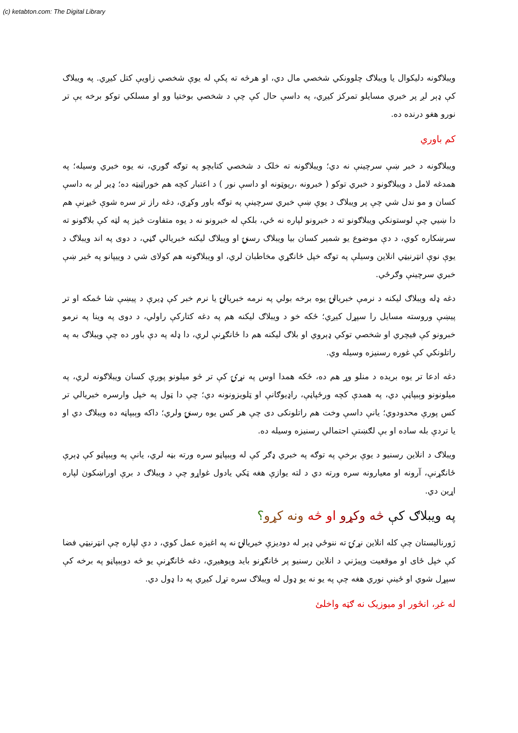(c) ketabton.com: The Digital Library
ويبلاګونه دليکوال يا ويبلاګ چلوونکي شخصي مال دي، او هرڅه ته پکې له يوې شخصي زاويې کتل کيږي. په ويبلاګ کې ډېر لږ پر خبري مسايلو تمرکز کيږي، په داسې حال کې چې د شخصي بوختيا وو او مسلکي توکو برخه يې تر نورو هغو درنده ده.
کم باوري
ويبلاګونه د خبر ښې سرچينې نه دي؛ ويبلاګونه ته خلک د شخصي کتابچو په توګه ګوري، نه يوه خبري وسيله؛ په همدغه لامل د ويبلاګونو د خبري توکو ( خبرونه ،رپوټونه او داسې نور ) د اعتبار کچه هم خوراټيټه ده؛ ډير لږ به داسې کسان و مو ندل شي چې پر ويبلاګ د يوې ښې خبري سرچينې په توګه باور وکړي، دغه راز تر سره شوې څيړنې هم دا ښيي چې لوستونکي ويبلاګونو ته د خبرونو لپاره نه ځي، بلکې له خبرونو نه د يوه متفاوت څيز په لټه کې بلاګونو ته سرښکاره کوي، د دې موضوع يو شمير کسان بيا ويبلاګ رسنۍ او ويبلاګ ليکنه خبريالي ګڼي، د دوی په اند ويبلاګ د يوې نوې انټرنيټي انلاين وسيلې په توګه خپل ځانګړي مخاطبان لري، او ويبلاګونه هم کولای شي د وييپانو په څير ښې خبري سرچينې وګرځي.
دغه ډله ويبلاګ ليکنه د نرمې خبريالۍ يوه برخه بولي په نرمه خبريالۍ يا نرم خبر کې ډيرې د پيښې شا ځمکه او تر پيښې وروسته مسايل را سپړل کيږي؛ ځکه خو د ويبلاګ ليکنه هم په دغه کتارکې راولي، د دوی په وينا په نرمو خبرونو کې فيچري او شخصي توکي ډېروي او بلاګ ليکنه هم دا ځانګړنې لري، دا ډله په دې باور ده چې ويبلاګ به په راتلونکي کې غوره رسنيزه وسيله وي.
دغه ادعا تر يوه بريده د منلو وړ هم ده، ځکه همدا اوس په نړۍ کې تر څو ميلونو پورې کسان ويبلاګونه لري، په ميلونونو وېبپاڼې دي، په همدې کچه ورځپاڼې، راډيوګانې او ټلويزونونه دي؛ چې دا ټول په خپل وارسره خبريالي تر کس پورې محدودوي؛ يانې داسې وخت هم راتلونکی دی چې هر کس يوه رسنۍ ولري؛ داکه وېبپاڼه ده ويبلاګ دي او يا تردې بله ساده او بې لګښتې احتمالي رسنيزه وسيله ده.
ويبلاګ د انلاين رسنيو د يوې برخې په توګه په خبري ډګر کې له وېبپاڼو سره ورته بڼه لري، يانې په وېبپاڼو کې ډېرې ځانګړنې، آرونه او معيارونه سره ورته دي د لته يوازې هغه ټکي يادول غواړو چې د ويبلاګ د برې اوراښکون لپاره اړين دي.
په ويبلاګ کې څه وکړو او څه ونه کړو؟
ژورنالیستان چې کله انلاین نړۍ ته ننوځي ډېر له دودیزې خیریالۍ نه په اغیزه عمل کوي، د دې لپاره چې انټرنیټي فضا کې خپل ځای او موقعیت وپیژني د انلاین رسنیو پر ځانګړنو باید وپوهیږي، دغه ځانګړنې یو څه دوېبپاڼو په برخه کې سپړل شوي او ځينې نوري هغه چې په يو نه يو ډول له ويبلاګ سره تړل کيږي په دا ډول دي.
له غږ، انځور او ميوزيک نه ګټه واخلئ